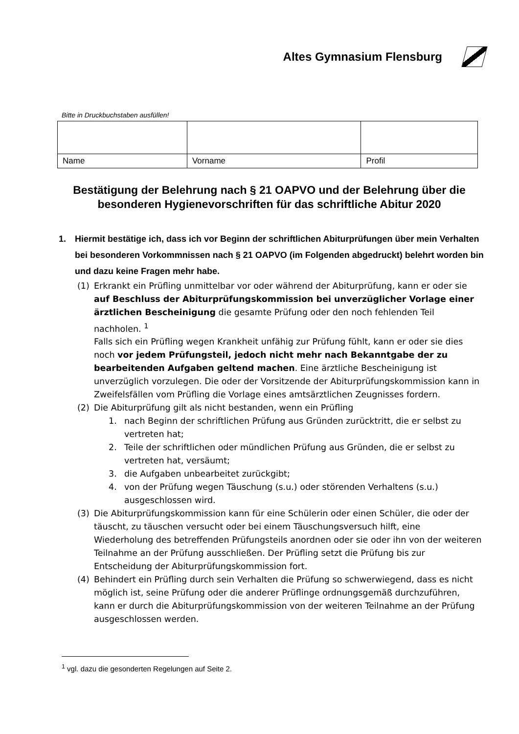Altes Gymnasium Flensburg
Bitte in Druckbuchstaben ausfüllen!
| Name | Vorname | Profil |
Bestätigung der Belehrung nach § 21 OAPVO und der Belehrung über die besonderen Hygienevorschriften für das schriftliche Abitur 2020
1. Hiermit bestätige ich, dass ich vor Beginn der schriftlichen Abiturprüfungen über mein Verhalten bei besonderen Vorkommnissen nach § 21 OAPVO (im Folgenden abgedruckt) belehrt worden bin und dazu keine Fragen mehr habe.
(1) Erkrankt ein Prüfling unmittelbar vor oder während der Abiturprüfung, kann er oder sie auf Beschluss der Abiturprüfungskommission bei unverzüglicher Vorlage einer ärztlichen Bescheinigung die gesamte Prüfung oder den noch fehlenden Teil nachholen. <sup>1</sup>
Falls sich ein Prüfling wegen Krankheit unfähig zur Prüfung fühlt, kann er oder sie dies noch vor jedem Prüfungsteil, jedoch nicht mehr nach Bekanntgabe der zu bearbeitenden Aufgaben geltend machen. Eine ärztliche Bescheinigung ist unverzüglich vorzulegen. Die oder der Vorsitzende der Abiturprüfungskommission kann in Zweifelsfällen vom Prüfling die Vorlage eines amtsärztlichen Zeugnisses fordern.
(2) Die Abiturprüfung gilt als nicht bestanden, wenn ein Prüfling
1. nach Beginn der schriftlichen Prüfung aus Gründen zurücktritt, die er selbst zu vertreten hat;
2. Teile der schriftlichen oder mündlichen Prüfung aus Gründen, die er selbst zu vertreten hat, versäumt;
3. die Aufgaben unbearbeitet zurückgibt;
4. von der Prüfung wegen Täuschung (s.u.) oder störenden Verhaltens (s.u.) ausgeschlossen wird.
(3) Die Abiturprüfungskommission kann für eine Schülerin oder einen Schüler, die oder der täuscht, zu täuschen versucht oder bei einem Täuschungsversuch hilft, eine Wiederholung des betreffenden Prüfungsteils anordnen oder sie oder ihn von der weiteren Teilnahme an der Prüfung ausschließen. Der Prüfling setzt die Prüfung bis zur Entscheidung der Abiturprüfungskommission fort.
(4) Behindert ein Prüfling durch sein Verhalten die Prüfung so schwerwiegend, dass es nicht möglich ist, seine Prüfung oder die anderer Prüflinge ordnungsgemäß durchzuführen, kann er durch die Abiturprüfungskommission von der weiteren Teilnahme an der Prüfung ausgeschlossen werden.
<sup>1</sup> vgl. dazu die gesonderten Regelungen auf Seite 2.